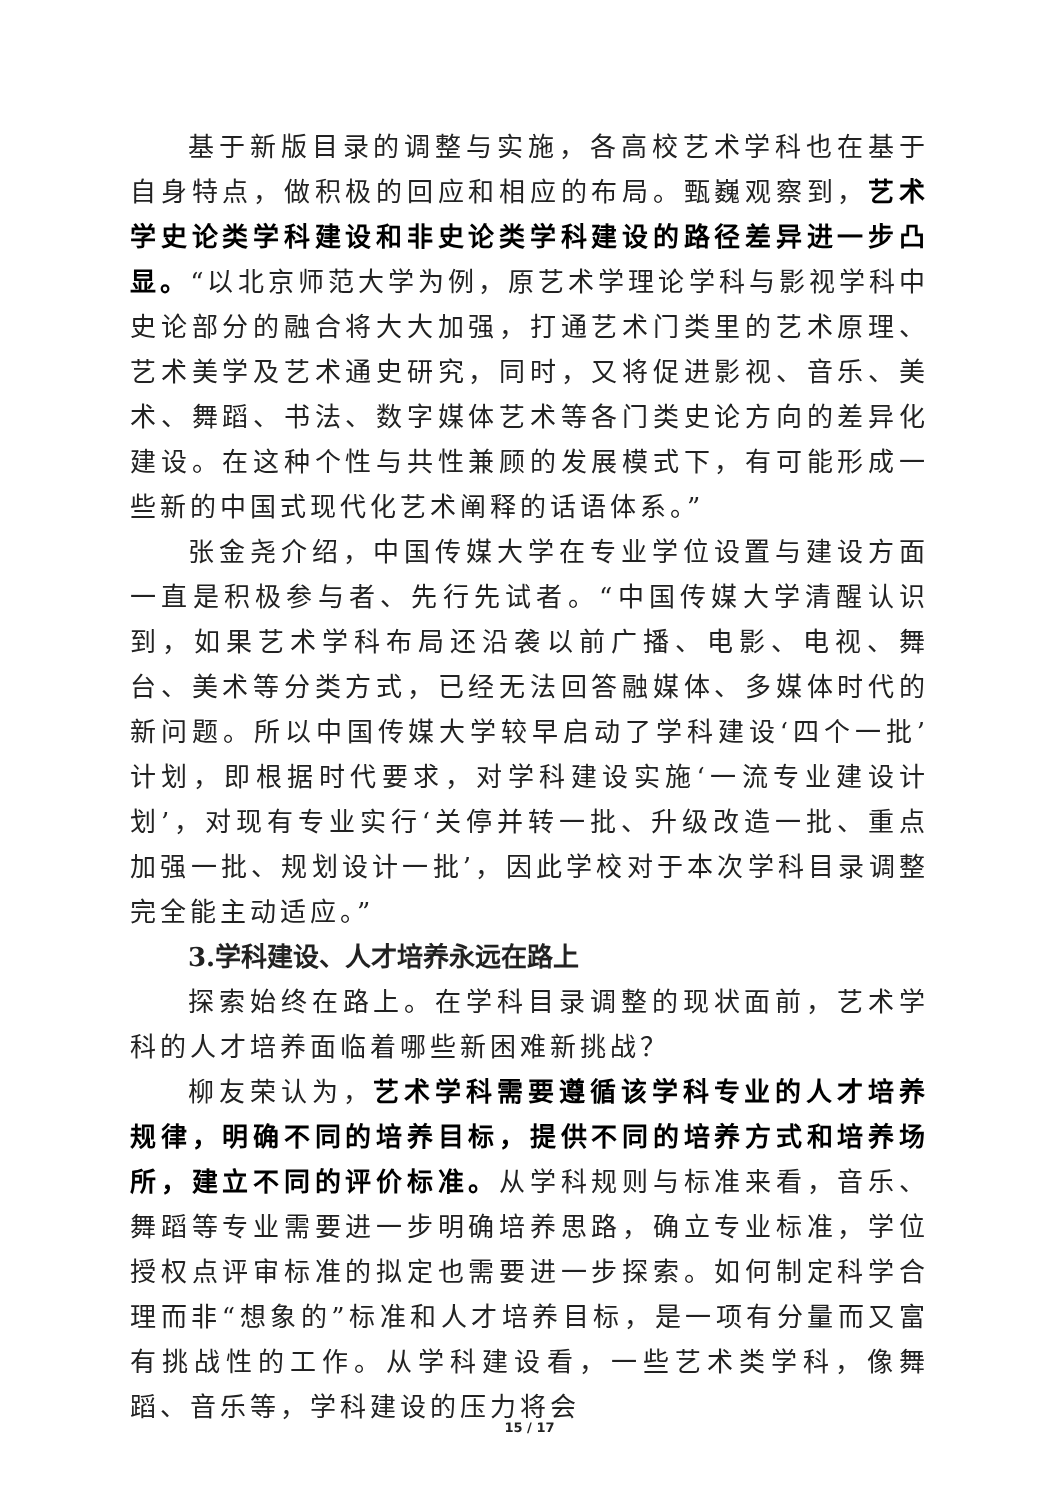基于新版目录的调整与实施，各高校艺术学科也在基于自身特点，做积极的回应和相应的布局。甄巍观察到，艺术学史论类学科建设和非史论类学科建设的路径差异进一步凸显。“以北京师范大学为例，原艺术学理论学科与影视学科中史论部分的融合将大大加强，打通艺术门类里的艺术原理、艺术美学及艺术通史研究，同时，又将促进影视、音乐、美术、舞蹈、书法、数字媒体艺术等各门类史论方向的差异化建设。在这种个性与共性兼顾的发展模式下，有可能形成一些新的中国式现代化艺术阐释的话语体系。”
张金尧介绍，中国传媒大学在专业学位设置与建设方面一直是积极参与者、先行先试者。“中国传媒大学清醒认识到，如果艺术学科布局还沿袭以前广播、电影、电视、舞台、美术等分类方式，已经无法回答融媒体、多媒体时代的新问题。所以中国传媒大学较早启动了学科建设‘四个一批’计划，即根据时代要求，对学科建设实施‘一流专业建设计划’，对现有专业实行‘关停并转一批、升级改造一批、重点加强一批、规划设计一批’，因此学校对于本次学科目录调整完全能主动适应。”
3.学科建设、人才培养永远在路上
探索始终在路上。在学科目录调整的现状面前，艺术学科的人才培养面临着哪些新困难新挑战？
柳友荣认为，艺术学科需要遵循该学科专业的人才培养规律，明确不同的培养目标，提供不同的培养方式和培养场所，建立不同的评价标准。从学科规则与标准来看，音乐、舞蹈等专业需要进一步明确培养思路，确立专业标准，学位授权点评审标准的拟定也需要进一步探索。如何制定科学合理而非“想象的”标准和人才培养目标，是一项有分量而又富有挑战性的工作。从学科建设看，一些艺术类学科，像舞蹈、音乐等，学科建设的压力将会
15 / 17